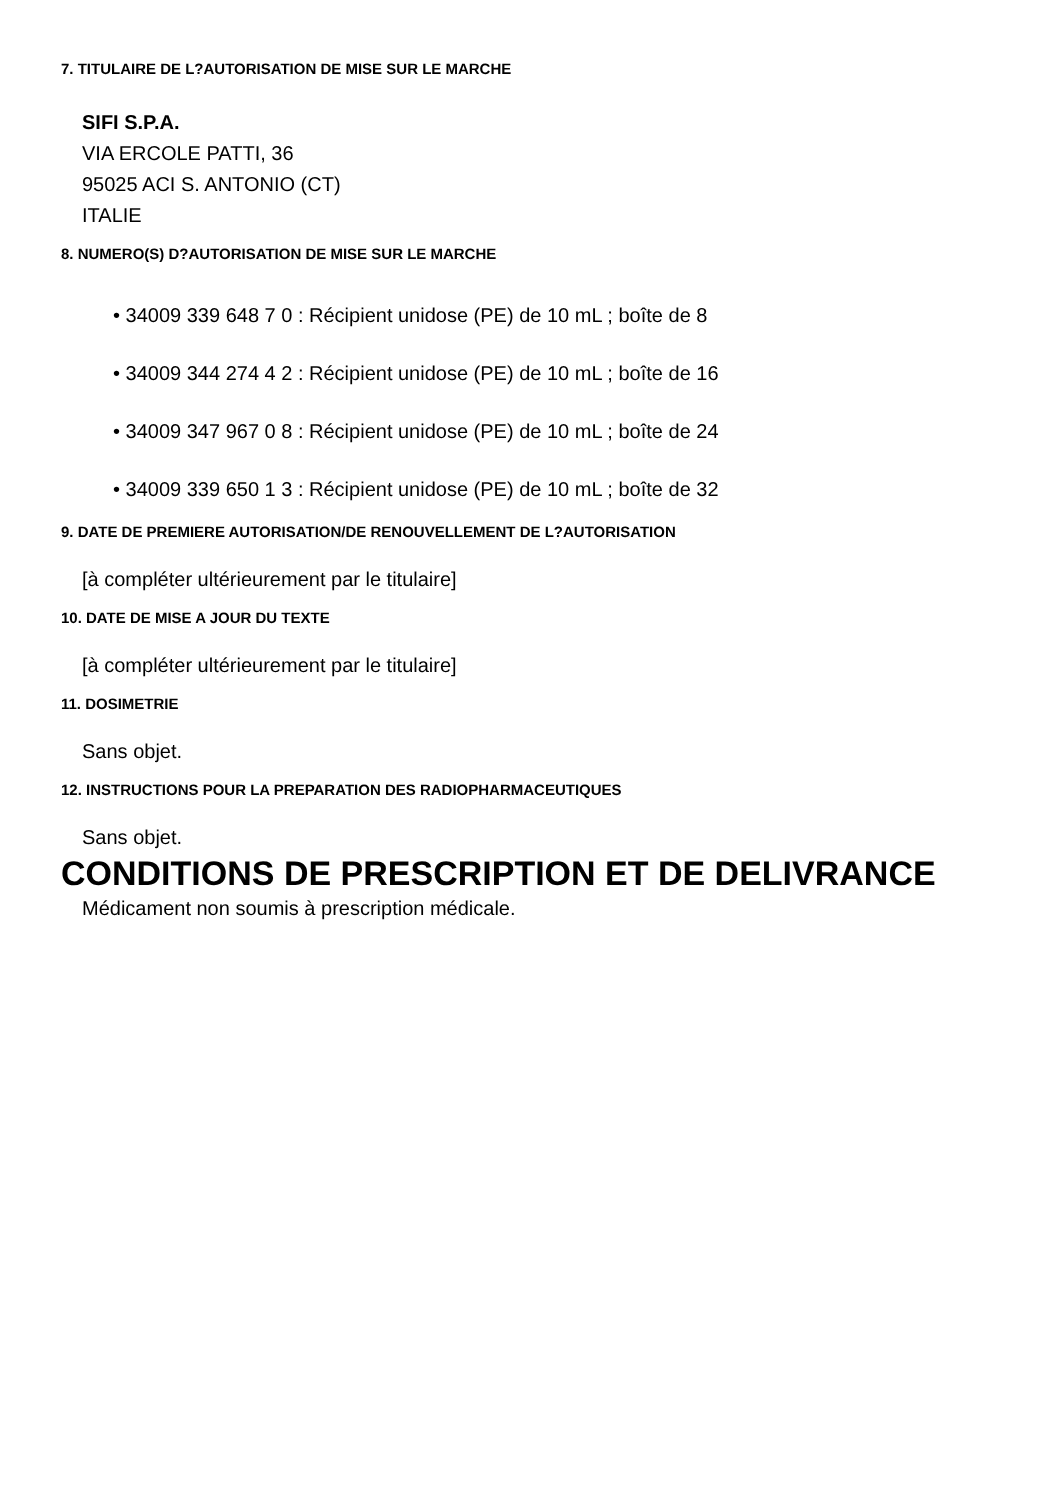7. TITULAIRE DE L?AUTORISATION DE MISE SUR LE MARCHE
SIFI S.P.A.
VIA ERCOLE PATTI, 36
95025 ACI S. ANTONIO (CT)
ITALIE
8. NUMERO(S) D?AUTORISATION DE MISE SUR LE MARCHE
• 34009 339 648 7 0 : Récipient unidose (PE) de 10 mL ; boîte de 8
• 34009 344 274 4 2 : Récipient unidose (PE) de 10 mL ; boîte de 16
• 34009 347 967 0 8 : Récipient unidose (PE) de 10 mL ; boîte de 24
• 34009 339 650 1 3 : Récipient unidose (PE) de 10 mL ; boîte de 32
9. DATE DE PREMIERE AUTORISATION/DE RENOUVELLEMENT DE L?AUTORISATION
[à compléter ultérieurement par le titulaire]
10. DATE DE MISE A JOUR DU TEXTE
[à compléter ultérieurement par le titulaire]
11. DOSIMETRIE
Sans objet.
12. INSTRUCTIONS POUR LA PREPARATION DES RADIOPHARMACEUTIQUES
Sans objet.
CONDITIONS DE PRESCRIPTION ET DE DELIVRANCE
Médicament non soumis à prescription médicale.